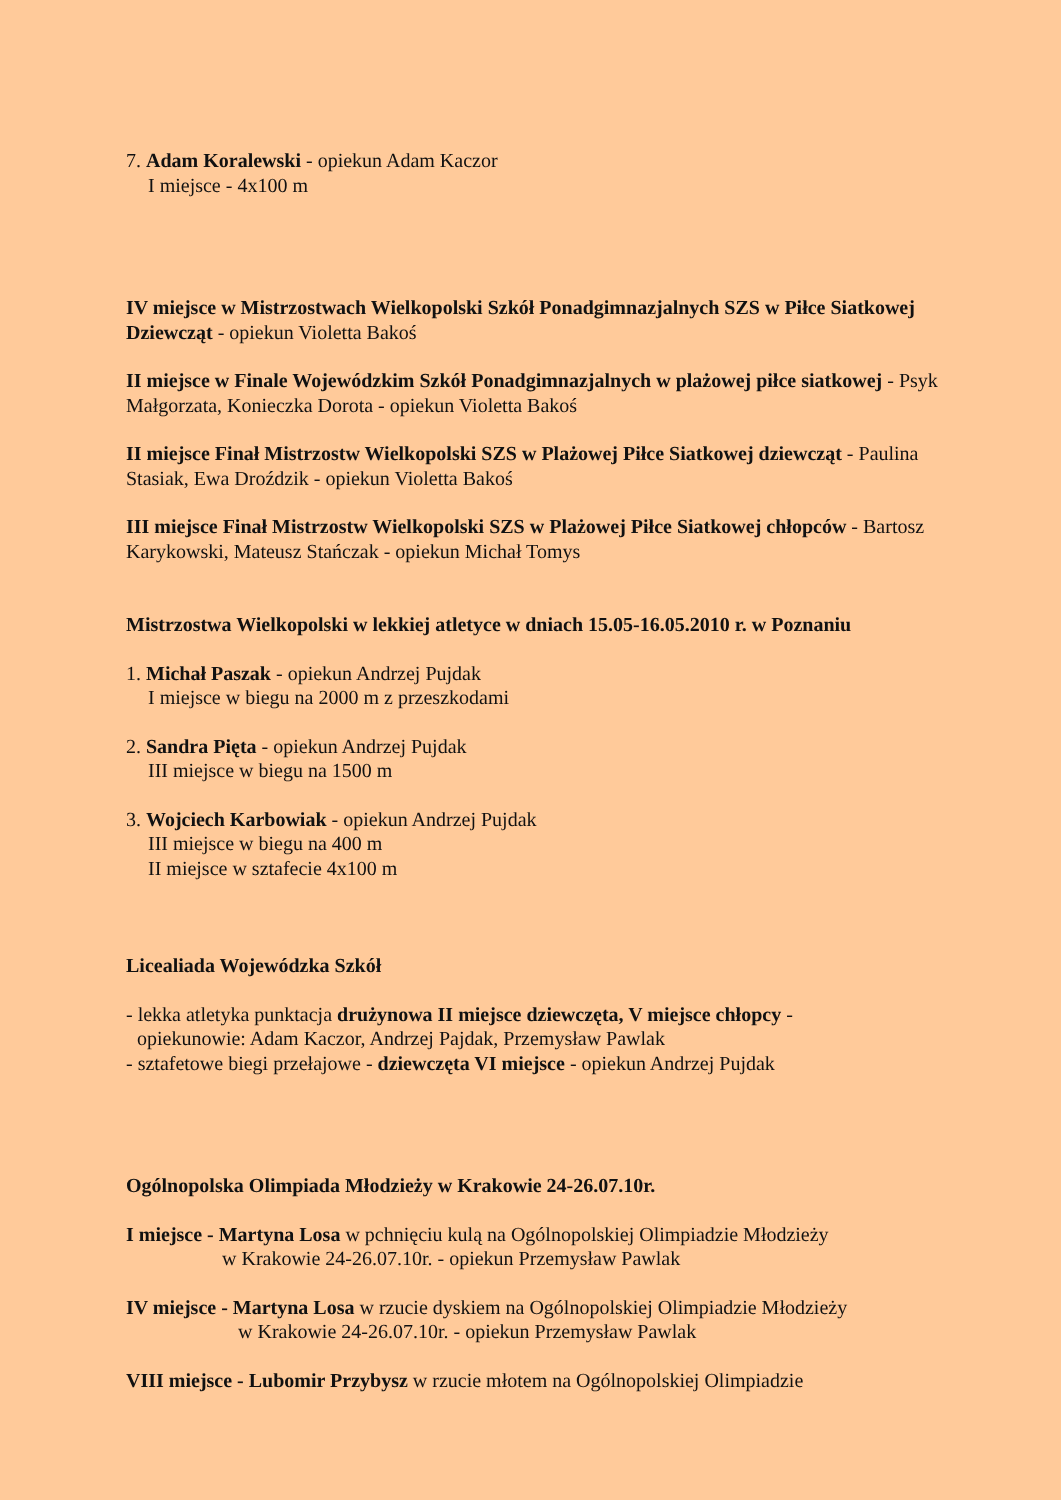7. Adam Koralewski - opiekun Adam Kaczor
I miejsce - 4x100 m
IV miejsce w Mistrzostwach Wielkopolski Szkół Ponadgimnazjalnych SZS w Piłce Siatkowej Dziewcząt - opiekun Violetta Bakoś
II miejsce w Finale Wojewódzkim Szkół Ponadgimnazjalnych w plażowej piłce siatkowej - Psyk Małgorzata, Konieczka Dorota - opiekun Violetta Bakoś
II miejsce Finał Mistrzostw Wielkopolski SZS w Plażowej Piłce Siatkowej dziewcząt - Paulina Stasiak, Ewa Droździk - opiekun Violetta Bakoś
III miejsce Finał Mistrzostw Wielkopolski SZS w Plażowej Piłce Siatkowej chłopców - Bartosz Karykowski, Mateusz Stańczak - opiekun Michał Tomys
Mistrzostwa Wielkopolski w lekkiej atletyce w dniach 15.05-16.05.2010 r. w Poznaniu
1. Michał Paszak - opiekun Andrzej Pujdak
I miejsce w biegu na 2000 m z przeszkodami
2. Sandra Pięta - opiekun Andrzej Pujdak
III miejsce w biegu na 1500 m
3. Wojciech Karbowiak - opiekun Andrzej Pujdak
III miejsce w biegu na 400 m
II miejsce w sztafecie 4x100 m
Licealiada Wojewódzka Szkół
- lekka atletyka punktacja drużynowa II miejsce dziewczęta, V miejsce chłopcy -
opiekunowie: Adam Kaczor, Andrzej Pajdak, Przemysław Pawlak
- sztafetowe biegi przełajowe - dziewczęta VI miejsce - opiekun Andrzej Pujdak
Ogólnopolska Olimpiada Młodzieży w Krakowie 24-26.07.10r.
I miejsce - Martyna Losa w pchnięciu kulą na Ogólnopolskiej Olimpiadzie Młodzieży
w Krakowie 24-26.07.10r. - opiekun Przemysław Pawlak
IV miejsce - Martyna Losa w rzucie dyskiem na Ogólnopolskiej Olimpiadzie Młodzieży
w Krakowie 24-26.07.10r. - opiekun Przemysław Pawlak
VIII miejsce - Lubomir Przybysz w rzucie młotem na Ogólnopolskiej Olimpiadzie